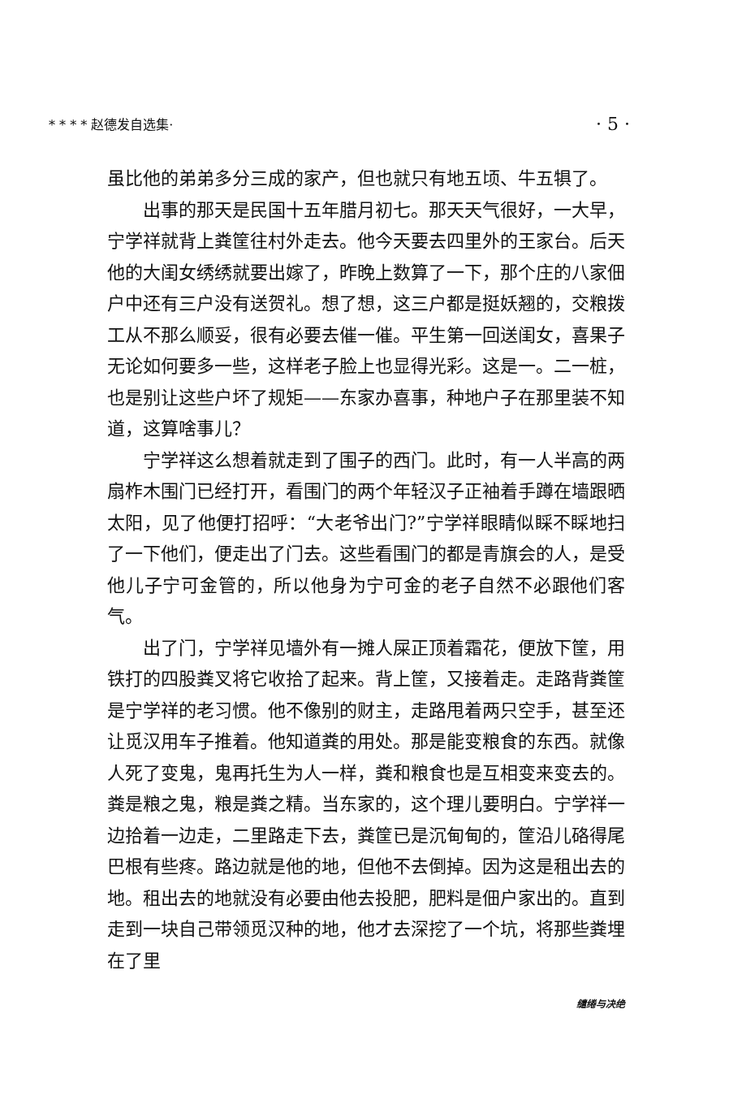* * * * 赵德发自选集· · 5 ·
虽比他的弟弟多分三成的家产，但也就只有地五顷、牛五犋了。
出事的那天是民国十五年腊月初七。那天天气很好，一大早，宁学祥就背上粪筐往村外走去。他今天要去四里外的王家台。后天他的大闺女绣绣就要出嫁了，昨晚上数算了一下，那个庄的八家佃户中还有三户没有送贺礼。想了想，这三户都是挺妖翘的，交粮拨工从不那么顺妥，很有必要去催一催。平生第一回送闺女，喜果子无论如何要多一些，这样老子脸上也显得光彩。这是一。二一桩，也是别让这些户坏了规矩——东家办喜事，种地户子在那里装不知道，这算啥事儿？
宁学祥这么想着就走到了围子的西门。此时，有一人半高的两扇柞木围门已经打开，看围门的两个年轻汉子正袖着手蹲在墙跟晒太阳，见了他便打招呼：“大老爷出门?”宁学祥眼睛似睬不睬地扫了一下他们，便走出了门去。这些看围门的都是青旗会的人，是受他儿子宁可金管的，所以他身为宁可金的老子自然不必跟他们客气。
出了门，宁学祥见墙外有一摊人屎正顶着霜花，便放下筐，用铁打的四股粪叉将它收拾了起来。背上筐，又接着走。走路背粪筐是宁学祥的老习惯。他不像别的财主，走路甩着两只空手，甚至还让觅汉用车子推着。他知道粪的用处。那是能变粮食的东西。就像人死了变鬼，鬼再托生为人一样，粪和粮食也是互相变来变去的。粪是粮之鬼，粮是粪之精。当东家的，这个理儿要明白。宁学祥一边拾着一边走，二里路走下去，粪筐已是沉甸甸的，筐沿儿硌得尾巴根有些疼。路边就是他的地，但他不去倒掉。因为这是租出去的地。租出去的地就没有必要由他去投肥，肥料是佃户家出的。直到走到一块自己带领觅汉种的地，他才去深挖了一个坑，将那些粪埋在了里
缱绻与决绝